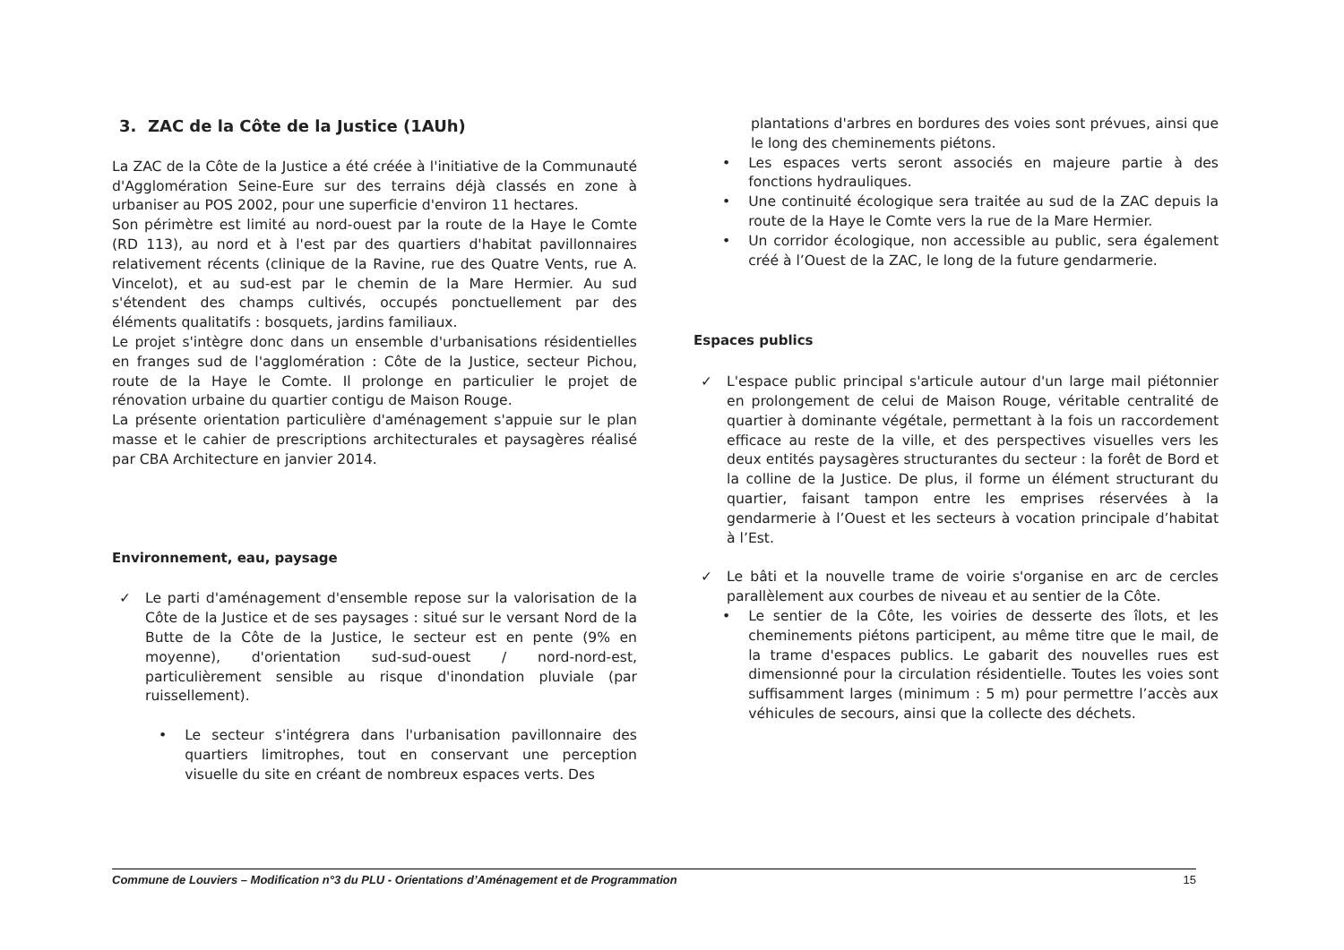3. ZAC de la Côte de la Justice (1AUh)
La ZAC de la Côte de la Justice a été créée à l'initiative de la Communauté d'Agglomération Seine-Eure sur des terrains déjà classés en zone à urbaniser au POS 2002, pour une superficie d'environ 11 hectares.
Son périmètre est limité au nord-ouest par la route de la Haye le Comte (RD 113), au nord et à l'est par des quartiers d'habitat pavillonnaires relativement récents (clinique de la Ravine, rue des Quatre Vents, rue A. Vincelot), et au sud-est par le chemin de la Mare Hermier. Au sud s'étendent des champs cultivés, occupés ponctuellement par des éléments qualitatifs : bosquets, jardins familiaux.
Le projet s'intègre donc dans un ensemble d'urbanisations résidentielles en franges sud de l'agglomération : Côte de la Justice, secteur Pichou, route de la Haye le Comte. Il prolonge en particulier le projet de rénovation urbaine du quartier contigu de Maison Rouge.
La présente orientation particulière d'aménagement s'appuie sur le plan masse et le cahier de prescriptions architecturales et paysagères réalisé par CBA Architecture en janvier 2014.
Environnement, eau, paysage
✓ Le parti d'aménagement d'ensemble repose sur la valorisation de la Côte de la Justice et de ses paysages : situé sur le versant Nord de la Butte de la Côte de la Justice, le secteur est en pente (9% en moyenne), d'orientation sud-sud-ouest / nord-nord-est, particulièrement sensible au risque d'inondation pluviale (par ruissellement).
• Le secteur s'intégrera dans l'urbanisation pavillonnaire des quartiers limitrophes, tout en conservant une perception visuelle du site en créant de nombreux espaces verts. Des
plantations d'arbres en bordures des voies sont prévues, ainsi que le long des cheminements piétons.
• Les espaces verts seront associés en majeure partie à des fonctions hydrauliques.
• Une continuité écologique sera traitée au sud de la ZAC depuis la route de la Haye le Comte vers la rue de la Mare Hermier.
• Un corridor écologique, non accessible au public, sera également créé à l’Ouest de la ZAC, le long de la future gendarmerie.
Espaces publics
✓ L'espace public principal s'articule autour d'un large mail piétonnier en prolongement de celui de Maison Rouge, véritable centralité de quartier à dominante végétale, permettant à la fois un raccordement efficace au reste de la ville, et des perspectives visuelles vers les deux entités paysagères structurantes du secteur : la forêt de Bord et la colline de la Justice. De plus, il forme un élément structurant du quartier, faisant tampon entre les emprises réservées à la gendarmerie à l’Ouest et les secteurs à vocation principale d’habitat à l’Est.
✓ Le bâti et la nouvelle trame de voirie s'organise en arc de cercles parallèlement aux courbes de niveau et au sentier de la Côte.
• Le sentier de la Côte, les voiries de desserte des îlots, et les cheminements piétons participent, au même titre que le mail, de la trame d'espaces publics. Le gabarit des nouvelles rues est dimensionné pour la circulation résidentielle. Toutes les voies sont suffisamment larges (minimum : 5 m) pour permettre l’accès aux véhicules de secours, ainsi que la collecte des déchets.
Commune de Louviers – Modification n°3 du PLU - Orientations d’Aménagement et de Programmation 15